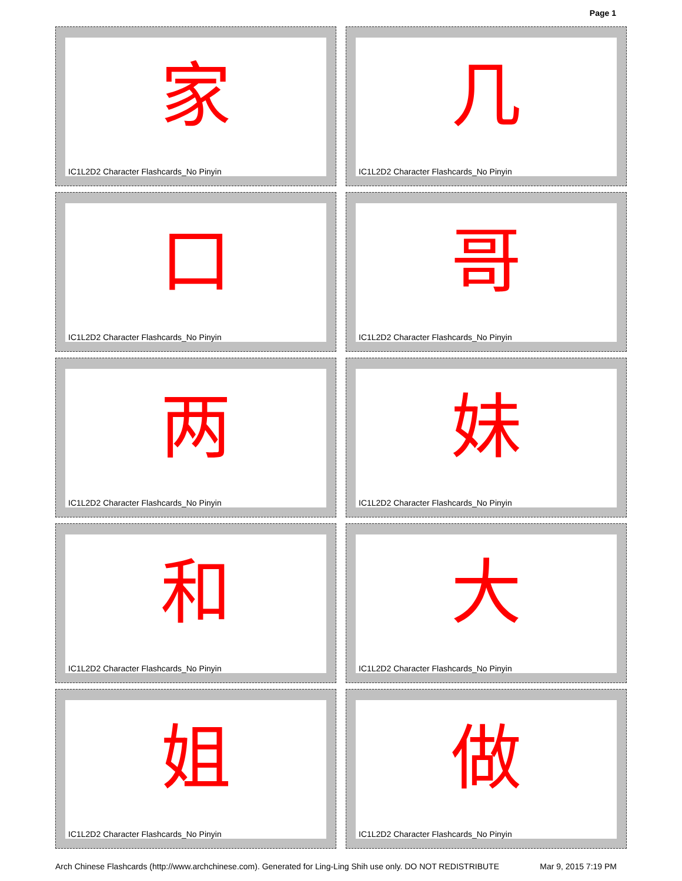Page 1
家
IC1L2D2 Character Flashcards_No Pinyin
几
IC1L2D2 Character Flashcards_No Pinyin
口
IC1L2D2 Character Flashcards_No Pinyin
哥
IC1L2D2 Character Flashcards_No Pinyin
两
IC1L2D2 Character Flashcards_No Pinyin
妹
IC1L2D2 Character Flashcards_No Pinyin
和
IC1L2D2 Character Flashcards_No Pinyin
大
IC1L2D2 Character Flashcards_No Pinyin
姐
IC1L2D2 Character Flashcards_No Pinyin
做
IC1L2D2 Character Flashcards_No Pinyin
Arch Chinese Flashcards (http://www.archchinese.com). Generated for Ling-Ling Shih use only. DO NOT REDISTRIBUTE Mar 9, 2015 7:19 PM